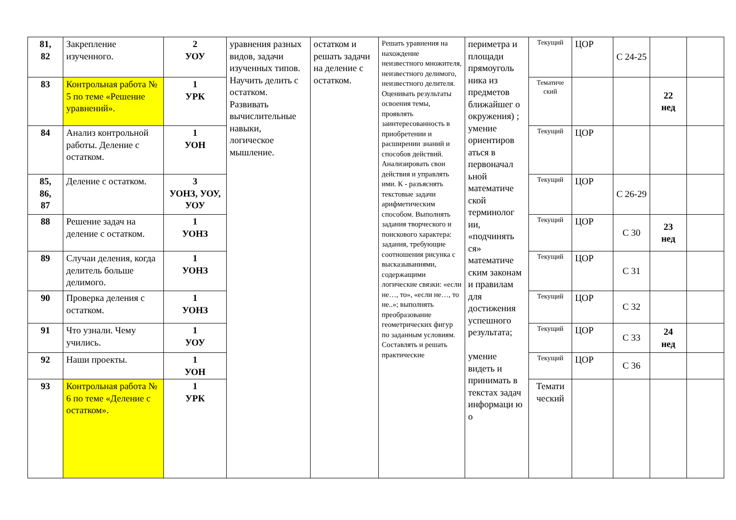| 81, 82 | Закрепление изученного. | 2 УОУ | уравнения разных видов, задачи изученных типов. Научить делить с остатком. Развивать вычислительные навыки, логическое мышление. | остатком и решать задачи на деление с остатком. | Решать уравнения на нахождение неизвестного множителя, неизвестного делимого, неизвестного делителя. Оценивать результаты освоения темы, проявлять заинтересованность в приобретении и расширении знаний и способов действий. Анализировать свои действия и управлять ими. К - разъяснять текстовые задачи арифметическим способом. Выполнять задания творческого и поискового характера: задания, требующие соотношения рисунка с высказываниями, содержащими логические связки: «если не…, то», «если не…, то не..»; выполнять преобразование геометрических фигур по заданным условиям. Составлять и решать практические | периметра и площади прямоуголь ника из предметов ближайшег о окружения) ; умение ориентиров аться в первоначал ьной математиче ской терминолог ии, «подчинять ся» математиче ским законам и правилам для достижения успешного результата; умение видеть и принимать в текстах задач информаци ю о | Текущий | ЦОР | С 24-25 | | |
| 83 | Контрольная работа № 5 по теме «Решение уравнений». | 1 УРК | | | | | Тематиче ский | | | 22 нед | |
| 84 | Анализ контрольной работы. Деление с остатком. | 1 УОН | | | | | Текущий | ЦОР | | | |
| 85, 86, 87 | Деление с остатком. | 3 УОНЗ, УОУ, УОУ | | | | | Текущий | ЦОР | С 26-29 | | |
| 88 | Решение задач на деление с остатком. | 1 УОНЗ | | | | | Текущий | ЦОР | С 30 | 23 нед | |
| 89 | Случаи деления, когда делитель больше делимого. | 1 УОНЗ | | | | | Текущий | ЦОР | С 31 | | |
| 90 | Проверка деления с остатком. | 1 УОНЗ | | | | | Текущий | ЦОР | С 32 | | |
| 91 | Что узнали. Чему учились. | 1 УОУ | | | | | Текущий | ЦОР | С 33 | 24 нед | |
| 92 | Наши проекты. | 1 УОН | | | | | Текущий | ЦОР | С 36 | | |
| 93 | Контрольная работа № 6 по теме «Деление с остатком». | 1 УРК | | | | | Темати ческий | | | | |